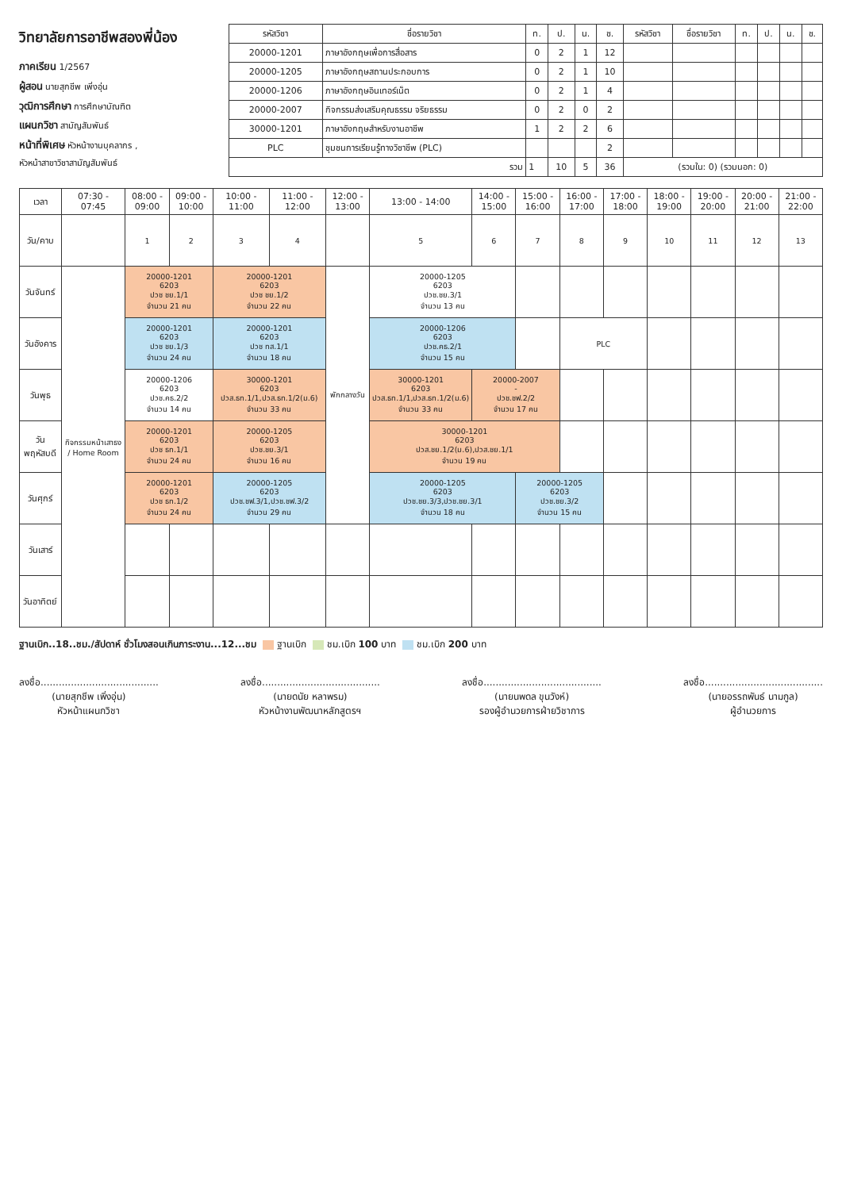วิทยาลัยการอาชีพสองพี่น้อง
ภาคเรียน 1/2567
ผู้สอน นายสุกชีพ เพิ่งอุ่น
วุฒิการศึกษา การศึกษาบัณฑิต
แผนกวิชา สามัญสัมพันธ์
หน้าที่พิเศษ หัวหน้างานบุคลากร ,
หัวหน้าสาขาวิชาสามัญสัมพันธ์
| รหัสวิชา | ชื่อรายวิชา | ท. | ป. | น. | ช. | รหัสวิชา | ชื่อรายวิชา | ท. | ป. | น. | ช. |
| --- | --- | --- | --- | --- | --- | --- | --- | --- | --- | --- | --- |
| 20000-1201 | ภาษาอังกฤษเพื่อการสื่อสาร | 0 | 2 | 1 | 12 | | | | | | |
| 20000-1205 | ภาษาอังกฤษสถานประกอบการ | 0 | 2 | 1 | 10 | | | | | | |
| 20000-1206 | ภาษาอังกฤษอินเทอร์เน็ต | 0 | 2 | 1 | 4 | | | | | | |
| 20000-2007 | กิจกรรมส่งเสริมคุณธรรม จริยธรรม | 0 | 2 | 0 | 2 | | | | | | |
| 30000-1201 | ภาษาอังกฤษสำหรับงานอาชีพ | 1 | 2 | 2 | 6 | | | | | | |
| PLC | ชุมชนการเรียนรู้ทางวิชาชีพ (PLC) | | | | 2 | | | | | | |
| รวม | | 1 | 10 | 5 | 36 | (รวมใน: 0) (รวมนอก: 0) | | | | | |
| เวลา | 07:30 - 07:45 | 08:00 - 09:00 | 09:00 - 10:00 | 10:00 - 11:00 | 11:00 - 12:00 | 12:00 - 13:00 | 13:00 - 14:00 | 14:00 - 15:00 | 15:00 - 16:00 | 16:00 - 17:00 | 17:00 - 18:00 | 18:00 - 19:00 | 19:00 - 20:00 | 20:00 - 21:00 | 21:00 - 22:00 |
| --- | --- | --- | --- | --- | --- | --- | --- | --- | --- | --- | --- | --- | --- | --- | --- |
| วัน/คาบ | | 1 | 2 | 3 | 4 | | 5 | 6 | 7 | 8 | 9 | 10 | 11 | 12 | 13 |
| วันจันทร์ | กิจกรรมหน้าเสาธง / Home Room | 20000-1201 6203 ปวช ชย.1/1 จำนวน 21 คน | | 20000-1201 6203 ปวช ชย.1/2 จำนวน 22 คน | | พักกลางวัน | 20000-1205 6203 ปวช.ชย.3/1 จำนวน 13 คน | | | | | | | | |
| วันอังคาร | | 20000-1201 6203 ปวช ชย.1/3 จำนวน 24 คน | | 20000-1201 6203 ปวช ทส.1/1 จำนวน 18 คน | | | 20000-1206 6203 ปวช.คธ.2/1 จำนวน 15 คน | | | PLC | | | | | |
| วันพุธ | | 20000-1206 6203 ปวช.คธ.2/2 จำนวน 14 คน | | 30000-1201 6203 ปวส.ธท.1/1,ปวส.ธท.1/2(ม.6) จำนวน 33 คน | | | 30000-1201 6203 ปวส.ธท.1/1,ปวส.ธท.1/2(ม.6) จำนวน 33 คน | 20000-2007 - ปวช.ชฟ.2/2 จำนวน 17 คน | | | | | | | |
| วันพฤหัสบดี | | 20000-1201 6203 ปวช ธท.1/1 จำนวน 24 คน | | 20000-1205 6203 ปวช.ชย.3/1 จำนวน 16 คน | | | 30000-1201 6203 ปวส.ชย.1/2(ม.6),ปวส.ชย.1/1 จำนวน 19 คน | | | | | | | | |
| วันศุกร์ | | 20000-1201 6203 ปวช ธท.1/2 จำนวน 24 คน | | 20000-1205 6203 ปวช.ชฟ.3/1,ปวช.ชฟ.3/2 จำนวน 29 คน | | | 20000-1205 6203 ปวช.ชย.3/3,ปวช.ชย.3/1 จำนวน 18 คน | | 20000-1205 6203 ปวช.ชย.3/2 จำนวน 15 คน | | | | | | |
| วันเสาร์ | | | | | | | | | | | | | | | |
| วันอาทิตย์ | | | | | | | | | | | | | | | |
ฐานเบิก..18..ชม./สัปดาห์ ชั่วโมงสอนเกินภาระงาน...12...ชม ฐานเบิก ชม.เบิก 100 บาท ชม.เบิก 200 บาท
ลงชื่อ.......................................
(นายสุกชีพ เพิ่งอุ่น)
หัวหน้าแผนกวิชา
ลงชื่อ.......................................
(นายดนัย หลาพรม)
หัวหน้างานพัฒนาหลักสูตรฯ
ลงชื่อ.......................................
(นายนพดล ขุนวังห์)
รองผู้อำนวยการฝ่ายวิชาการ
ลงชื่อ.......................................
(นายอรรถพันธ์ นามกูล)
ผู้อำนวยการ